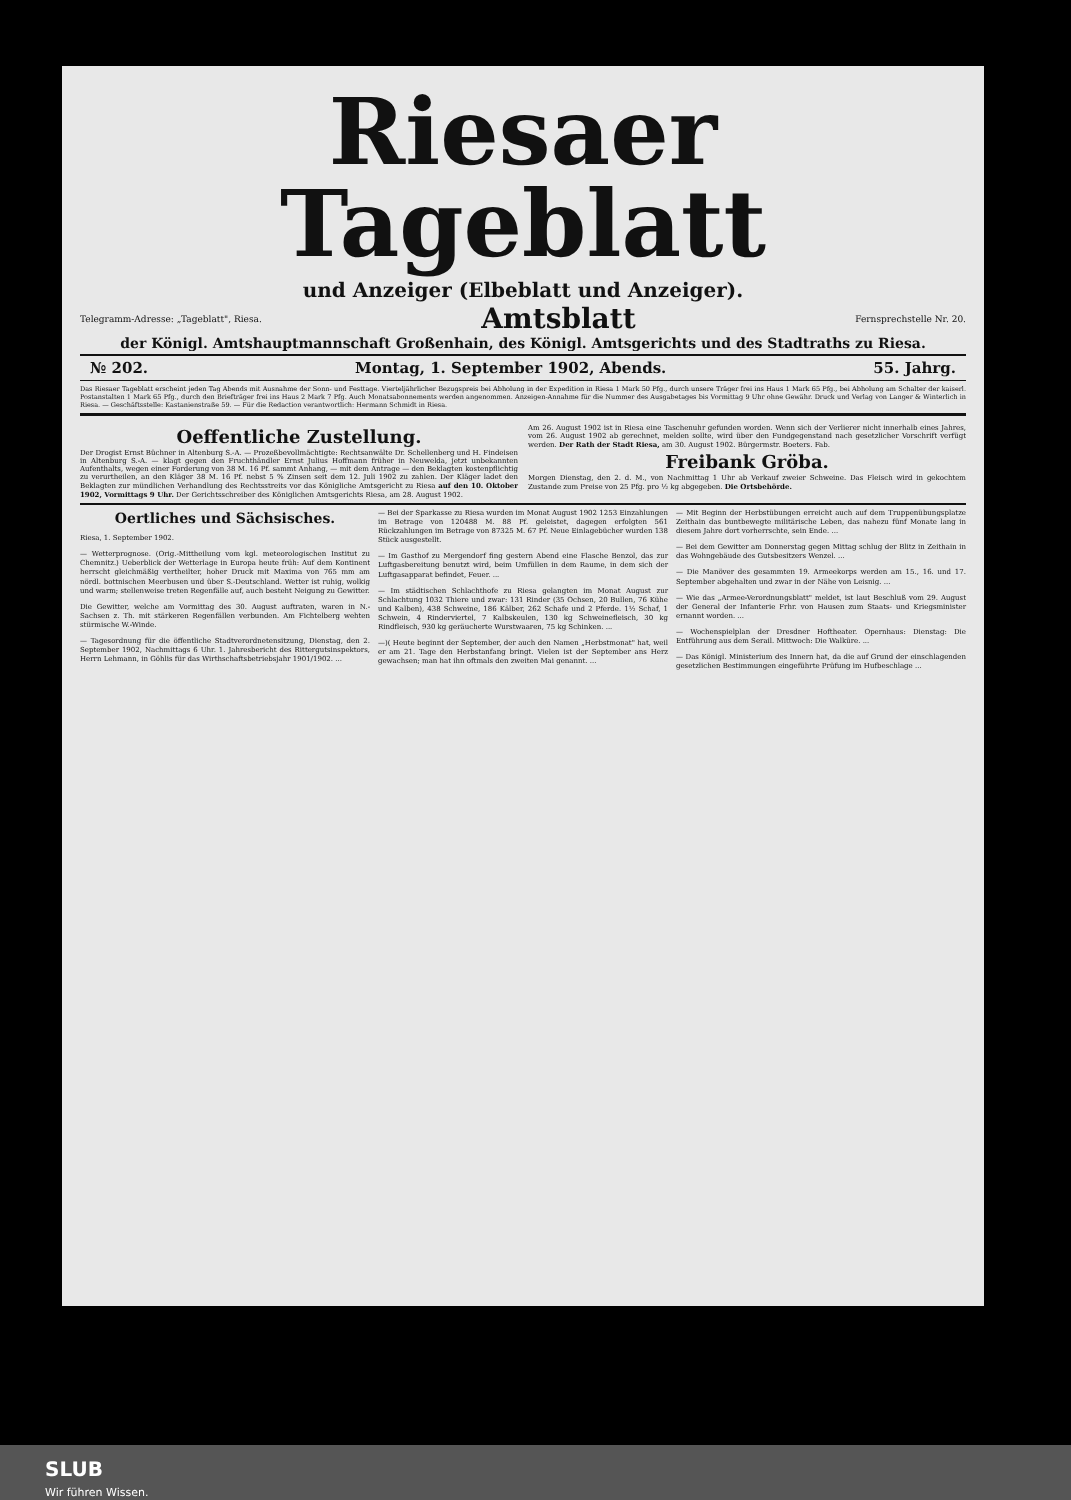Riesaer Tageblatt
und Anzeiger (Elbeblatt und Anzeiger).
Telegramm-Adresse: „Tageblatt", Riesa. Amtsblatt Fernsprechstelle Nr. 20.
der Königl. Amtshauptmannschaft Großenhain, des Königl. Amtsgerichts und des Stadtraths zu Riesa.
№ 202. Montag, 1. September 1902, Abends. 55. Jahrg.
Das Riesaer Tageblatt erscheint jeden Tag Abends mit Ausnahme der Sonn- und Festtage. Vierteljährlicher Bezugspreis bei Abholung in der Expedition in Riesa 1 Mark 50 Pfg., durch unsere Träger frei ins Haus 1 Mark 65 Pfg., bei Abholung am Schalter der kaiserl. Postanstalten 1 Mark 65 Pfg., durch den Briefträger frei ins Haus 2 Mark 7 Pfg. Auch Monatsabonnements werden angenommen. Anzeigen-Annahme für die Nummer des Ausgabetages bis Vormittag 9 Uhr ohne Gewähr. Druck und Verlag von Langer & Winterlich in Riesa. — Geschäftsstelle: Kastanienstraße 59. — Für die Redaction verantwortlich: Hermann Schmidt in Riesa.
Oeffentliche Zustellung.
Der Drogist Ernst Büchner in Altenburg S.-A. — Prozeßbevollmächtigte: Rechtsanwälte Dr. Schellenberg und H. Findeisen in Altenburg S.-A. — klagt gegen den Fruchthändler Ernst Julius Hoffmann früher in Neuwelda, jetzt unbekannten Aufenthalts, wegen einer Forderung von 38 M. 16 Pf. sammt Anhang, — mit dem Antrage — den Beklagten kostenpflichtig zu verurtheilen, an den Kläger 38 M. 16 Pf. nebst 5 % Zinsen seit dem 12. Juli 1902 zu zahlen. Der Kläger ladet den Beklagten zur mündlichen Verhandlung des Rechtsstreits vor das Königliche Amtsgericht zu Riesa auf den 10. Oktober 1902, Vormittags 9 Uhr. Der Gerichtsschreiber des Königlichen Amtsgerichts Riesa, am 28. August 1902.
Am 26. August 1902 ist in Riesa eine Taschenuhr gefunden worden. Wenn sich der Verlierer nicht innerhalb eines Jahres, vom 26. August 1902 ab gerechnet, melden sollte, wird über den Fundgegenstand nach gesetzlicher Vorschrift verfügt werden. Der Rath der Stadt Riesa, am 30. August 1902. Bürgermstr. Boeters. Fab.
Freibank Gröba.
Morgen Dienstag, den 2. d. M., von Nachmittag 1 Uhr ab Verkauf zweier Schweine. Das Fleisch wird in gekochtem Zustande zum Preise von 25 Pfg. pro ½ kg abgegeben. Die Ortsbehörde.
Oertliches und Sächsisches.
Riesa, 1. September 1902.
— Wetterprognose. (Orig.-Mittheilung vom kgl. meteorologischen Institut zu Chemnitz.) Ueberblick der Wetterlage in Europa heute früh: Auf dem Kontinent herrscht gleichmäßig vertheilter, hoher Druck mit Maxima von 765 mm am nördl. bottnischen Meerbusen und über S.-Deutschland. Wetter ist ruhig, wolkig und warm; stellenweise treten Regenfälle auf, auch besteht Neigung zu Gewitter.
Die Gewitter, welche am Vormittag des 30. August auftraten, waren in N.-Sachsen z. Th. mit stärkeren Regenfällen verbunden. Am Fichtelberg wehten stürmische W.-Winde.
— Tagesordnung für die öffentliche Stadtverordnetensitzung, Dienstag, den 2. September 1902, Nachmittags 6 Uhr. 1. Jahresbericht des Rittergutsinspektors, Herrn Lehmann, in Göhlis für das Wirthschaftsbetriebsjahr 1901/1902. ...
— Bei der Sparkasse zu Riesa wurden im Monat August 1902 1253 Einzahlungen im Betrage von 120488 M. 88 Pf. geleistet, dagegen erfolgten 561 Rückzahlungen im Betrage von 87325 M. 67 Pf. Neue Einlagebücher wurden 138 Stück ausgestellt.
— Im Gasthof zu Mergendorf fing gestern Abend eine Flasche Benzol, das zur Luftgasbereitung benutzt wird, beim Umfüllen in dem Raume, in dem sich der Luftgasapparat befindet, Feuer. ...
— Im städtischen Schlachthofe zu Riesa gelangten im Monat August zur Schlachtung 1032 Thiere und zwar: 131 Rinder (35 Ochsen, 20 Bullen, 76 Kühe und Kalben), 438 Schweine, 186 Kälber, 262 Schafe und 2 Pferde. 1½ Schaf, 1 Schwein, 4 Rinderviertel, 7 Kalbskeulen, 130 kg Schweinefleisch, 30 kg Rindfleisch, 930 kg geräucherte Wurstwaaren, 75 kg Schinken. ...
—)( Heute beginnt der September, der auch den Namen „Herbstmonat" hat, weil er am 21. Tage den Herbstanfang bringt. Vielen ist der September ans Herz gewachsen; man hat ihn oftmals den zweiten Mai genannt. ...
— Mit Beginn der Herbstübungen erreicht auch auf dem Truppenübungsplatze Zeithain das buntbewegte militärische Leben, das nahezu fünf Monate lang in diesem Jahre dort vorherrschte, sein Ende. ...
— Bei dem Gewitter am Donnerstag gegen Mittag schlug der Blitz in Zeithain in das Wohngebäude des Gutsbesitzers Wenzel. ...
— Die Manöver des gesammten 19. Armeekorps werden am 15., 16. und 17. September abgehalten und zwar in der Nähe von Leisnig. ...
— Wie das „Armee-Verordnungsblatt" meldet, ist laut Beschluß vom 29. August der General der Infanterie Frhr. von Hausen zum Staats- und Kriegsminister ernannt worden. ...
— Wochenspielplan der Dresdner Hoftheater. Opernhaus: Dienstag: Die Entführung aus dem Serail. Mittwoch: Die Walküre. ...
— Das Königl. Ministerium des Innern hat, da die auf Grund der einschlagenden gesetzlichen Bestimmungen eingeführte Prüfung im Hufbeschlage ...
SLUB
Wir führen Wissen.